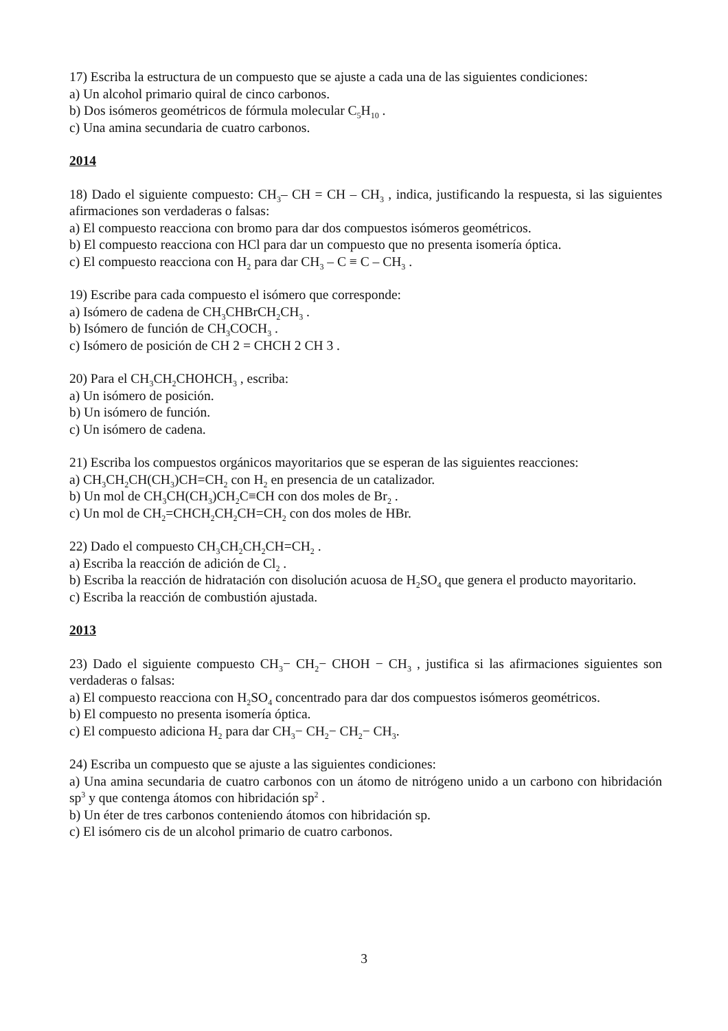17) Escriba la estructura de un compuesto que se ajuste a cada una de las siguientes condiciones:
a) Un alcohol primario quiral de cinco carbonos.
b) Dos isómeros geométricos de fórmula molecular C<sub>5</sub>H<sub>10</sub> .
c) Una amina secundaria de cuatro carbonos.
2014
18) Dado el siguiente compuesto: CH<sub>3</sub>– CH = CH – CH<sub>3</sub> , indica, justificando la respuesta, si las siguientes afirmaciones son verdaderas o falsas:
a) El compuesto reacciona con bromo para dar dos compuestos isómeros geométricos.
b) El compuesto reacciona con HCl para dar un compuesto que no presenta isomería óptica.
c) El compuesto reacciona con H<sub>2</sub> para dar CH<sub>3</sub> – C ≡ C – CH<sub>3</sub> .
19) Escribe para cada compuesto el isómero que corresponde:
a) Isómero de cadena de CH<sub>3</sub>CHBrCH<sub>2</sub>CH<sub>3</sub> .
b) Isómero de función de CH<sub>3</sub>COCH<sub>3</sub> .
c) Isómero de posición de CH 2 = CHCH 2 CH 3 .
20) Para el CH<sub>3</sub>CH<sub>2</sub>CHOHCH<sub>3</sub> , escriba:
a) Un isómero de posición.
b) Un isómero de función.
c) Un isómero de cadena.
21) Escriba los compuestos orgánicos mayoritarios que se esperan de las siguientes reacciones:
a) CH<sub>3</sub>CH<sub>2</sub>CH(CH<sub>3</sub>)CH=CH<sub>2</sub> con H<sub>2</sub> en presencia de un catalizador.
b) Un mol de CH<sub>3</sub>CH(CH<sub>3</sub>)CH<sub>2</sub>C≡CH con dos moles de Br<sub>2</sub> .
c) Un mol de CH<sub>2</sub>=CHCH<sub>2</sub>CH<sub>2</sub>CH=CH<sub>2</sub> con dos moles de HBr.
22) Dado el compuesto CH<sub>3</sub>CH<sub>2</sub>CH<sub>2</sub>CH=CH<sub>2</sub> .
a) Escriba la reacción de adición de Cl<sub>2</sub> .
b) Escriba la reacción de hidratación con disolución acuosa de H<sub>2</sub>SO<sub>4</sub> que genera el producto mayoritario.
c) Escriba la reacción de combustión ajustada.
2013
23) Dado el siguiente compuesto CH<sub>3</sub>− CH<sub>2</sub>− CHOH − CH<sub>3</sub> , justifica si las afirmaciones siguientes son verdaderas o falsas:
a) El compuesto reacciona con H<sub>2</sub>SO<sub>4</sub> concentrado para dar dos compuestos isómeros geométricos.
b) El compuesto no presenta isomería óptica.
c) El compuesto adiciona H<sub>2</sub> para dar CH<sub>3</sub>− CH<sub>2</sub>− CH<sub>2</sub>− CH<sub>3</sub>.
24) Escriba un compuesto que se ajuste a las siguientes condiciones:
a) Una amina secundaria de cuatro carbonos con un átomo de nitrógeno unido a un carbono con hibridación sp<sup>3</sup> y que contenga átomos con hibridación sp<sup>2</sup> .
b) Un éter de tres carbonos conteniendo átomos con hibridación sp.
c) El isómero cis de un alcohol primario de cuatro carbonos.
3